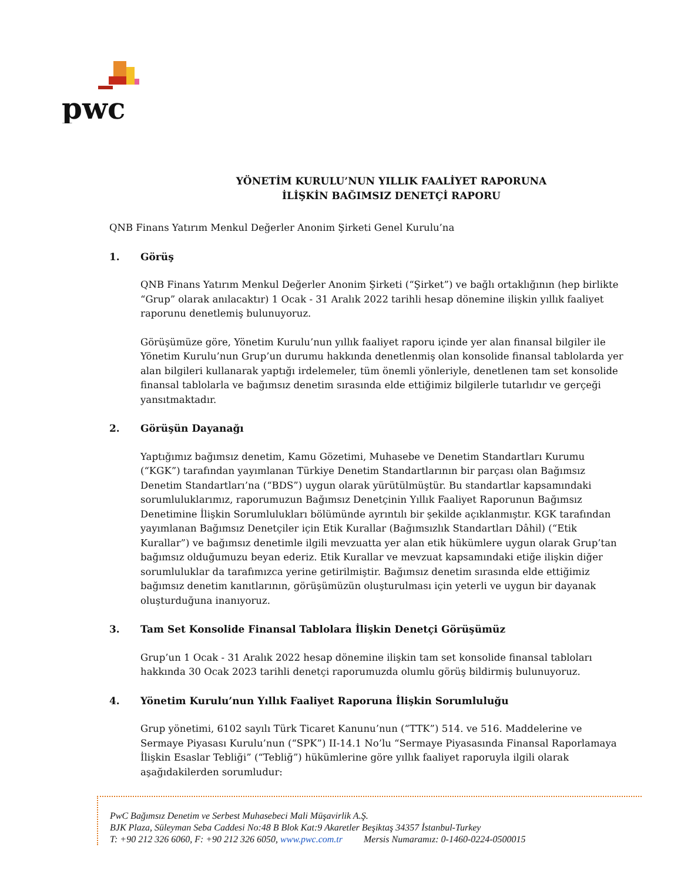pwc
YÖNETİM KURULU’NUN YILLIK FAALİYET RAPORUNA
İLİŞKİN BAĞIMSIZ DENETÇİ RAPORU
QNB Finans Yatırım Menkul Değerler Anonim Şirketi Genel Kurulu’na
1. Görüş
QNB Finans Yatırım Menkul Değerler Anonim Şirketi (“Şirket”) ve bağlı ortaklığının (hep birlikte “Grup” olarak anılacaktır) 1 Ocak - 31 Aralık 2022 tarihli hesap dönemine ilişkin yıllık faaliyet raporunu denetlemiş bulunuyoruz.
Görüşümüze göre, Yönetim Kurulu’nun yıllık faaliyet raporu içinde yer alan finansal bilgiler ile Yönetim Kurulu’nun Grup’un durumu hakkında denetlenmiş olan konsolide finansal tablolarda yer alan bilgileri kullanarak yaptığı irdelemeler, tüm önemli yönleriyle, denetlenen tam set konsolide finansal tablolarla ve bağımsız denetim sırasında elde ettiğimiz bilgilerle tutarlıdır ve gerçeği yansıtmaktadır.
2. Görüşün Dayanağı
Yaptığımız bağımsız denetim, Kamu Gözetimi, Muhasebe ve Denetim Standartları Kurumu (“KGK”) tarafından yayımlanan Türkiye Denetim Standartlarının bir parçası olan Bağımsız Denetim Standartları’na (“BDS”) uygun olarak yürütülmüştür. Bu standartlar kapsamındaki sorumluluklarımız, raporumuzun Bağımsız Denetçinin Yıllık Faaliyet Raporunun Bağımsız Denetimine İlişkin Sorumlulukları bölümünde ayrıntılı bir şekilde açıklanmıştır. KGK tarafından yayımlanan Bağımsız Denetçiler için Etik Kurallar (Bağımsızlık Standartları Dâhil) (“Etik Kurallar”) ve bağımsız denetimle ilgili mevzuatta yer alan etik hükümlere uygun olarak Grup’tan bağımsız olduğumuzu beyan ederiz. Etik Kurallar ve mevzuat kapsamındaki etiğe ilişkin diğer sorumluluklar da tarafımızca yerine getirilmiştir. Bağımsız denetim sırasında elde ettiğimiz bağımsız denetim kanıtlarının, görüşümüzün oluşturulması için yeterli ve uygun bir dayanak oluşturduğuna inanıyoruz.
3. Tam Set Konsolide Finansal Tablolara İlişkin Denetçi Görüşümüz
Grup’un 1 Ocak - 31 Aralık 2022 hesap dönemine ilişkin tam set konsolide finansal tabloları hakkında 30 Ocak 2023 tarihli denetçi raporumuzda olumlu görüş bildirmiş bulunuyoruz.
4. Yönetim Kurulu’nun Yıllık Faaliyet Raporuna İlişkin Sorumluluğu
Grup yönetimi, 6102 sayılı Türk Ticaret Kanunu’nun (“TTK”) 514. ve 516. Maddelerine ve Sermaye Piyasası Kurulu’nun (“SPK”) II-14.1 No’lu “Sermaye Piyasasında Finansal Raporlamaya İlişkin Esaslar Tebliği” (“Tebliğ”) hükümlerine göre yıllık faaliyet raporuyla ilgili olarak aşağıdakilerden sorumludur:
PwC Bağımsız Denetim ve Serbest Muhasebeci Mali Müşavirlik A.Ş.
BJK Plaza, Süleyman Seba Caddesi No:48 B Blok Kat:9 Akaretler Beşiktaş 34357 İstanbul-Turkey
T: +90 212 326 6060, F: +90 212 326 6050, www.pwc.com.tr Mersis Numaramız: 0-1460-0224-0500015